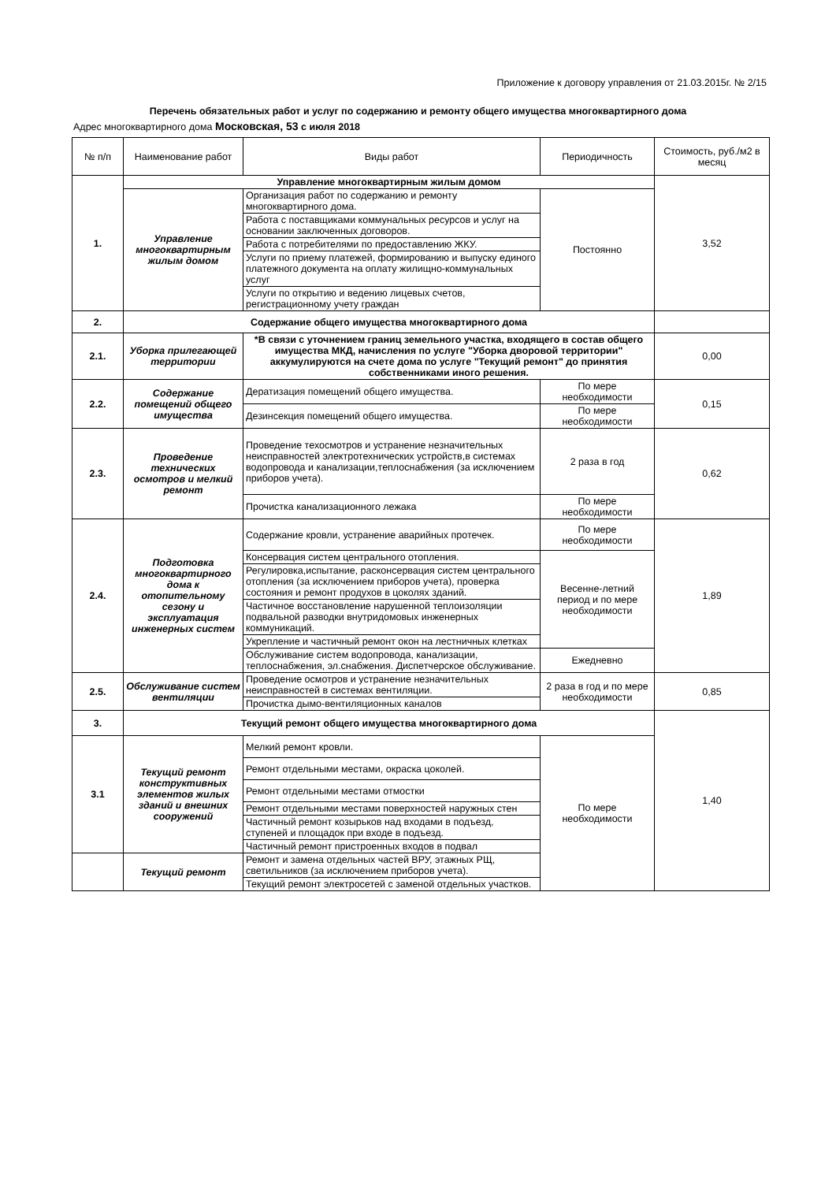Приложение к договору управления от 21.03.2015г. № 2/15
Перечень обязательных работ и услуг по содержанию и ремонту общего имущества многоквартирного дома
Адрес многоквартирного дома Московская, 53 с июля 2018
| № п/п | Наименование работ | Виды работ | Периодичность | Стоимость, руб./м2 в месяц |
| --- | --- | --- | --- | --- |
| 1. | Управление многоквартирным жилым домом | | | 3,52 |
| | Управление многоквартирным жилым домом | Организация работ по содержанию и ремонту многоквартирного дома. | Постоянно | |
| | | Работа с поставщиками коммунальных ресурсов и услуг на основании заключенных договоров. | | |
| | | Работа с потребителями по предоставлению ЖКУ. | | |
| | | Услуги по приему платежей, формированию и выпуску единого платежного документа на оплату жилищно-коммунальных услуг | | |
| | | Услуги по открытию и ведению лицевых счетов, регистрационному учету граждан | | |
| 2. | Содержание общего имущества многоквартирного дома | | | |
| 2.1. | Уборка прилегающей территории | *В связи с уточнением границ земельного участка, входящего в состав общего имущества МКД, начисления по услуге "Уборка дворовой территории" аккумулируются на счете дома по услуге "Текущий ремонт" до принятия собственниками иного решения. | | 0,00 |
| 2.2. | Содержание помещений общего имущества | Дератизация помещений общего имущества. | По мере необходимости | 0,15 |
| | | Дезинсекция помещений общего имущества. | По мере необходимости | |
| 2.3. | Проведение технических осмотров и мелкий ремонт | Проведение техосмотров и устранение незначительных неисправностей электротехнических устройств,в системах водопровода и канализации,теплоснабжения (за исключением приборов учета). | 2 раза в год | 0,62 |
| | | Прочистка канализационного лежака | По мере необходимости | |
| 2.4. | Подготовка многоквартирного дома к отопительному сезону и эксплуатация инженерных систем | Содержание кровли, устранение аварийных протечек. | По мере необходимости | 1,89 |
| | | Консервация систем центрального отопления. | Весенне-летний период и по мере необходимости | |
| | | Регулировка,испытание, расконсервация систем центрального отопления (за исключением приборов учета), проверка состояния и ремонт продухов в цоколях зданий. | | |
| | | Частичное восстановление нарушенной теплоизоляции подвальной разводки внутридомовых инженерных коммуникаций. | | |
| | | Укрепление и частичный ремонт окон на лестничных клетках | | |
| | | Обслуживание систем водопровода, канализации, теплоснабжения, эл.снабжения. Диспетчерское обслуживание. | Ежедневно | |
| 2.5. | Обслуживание систем вентиляции | Проведение осмотров и устранение незначительных неисправностей в системах вентиляции. | 2 раза в год и по мере необходимости | 0,85 |
| | | Прочистка дымо-вентиляционных каналов | | |
| 3. | Текущий ремонт общего имущества многоквартирного дома | | | 1,40 |
| 3.1 | Текущий ремонт конструктивных элементов жилых зданий и внешних сооружений | Мелкий ремонт кровли. | По мере необходимости | |
| | | Ремонт отдельными местами, окраска цоколей. | | |
| | | Ремонт отдельными местами отмостки | | |
| | | Ремонт отдельными местами поверхностей наружных стен | | |
| | | Частичный ремонт козырьков над входами в подъезд, ступеней и площадок при входе в подъезд. | | |
| | | Частичный ремонт пристроенных входов в подвал | | |
| | Текущий ремонт | Ремонт и замена отдельных частей ВРУ, этажных РЩ, светильников (за исключением приборов учета). | | |
| | | Текущий ремонт электросетей с заменой отдельных участков. | | |